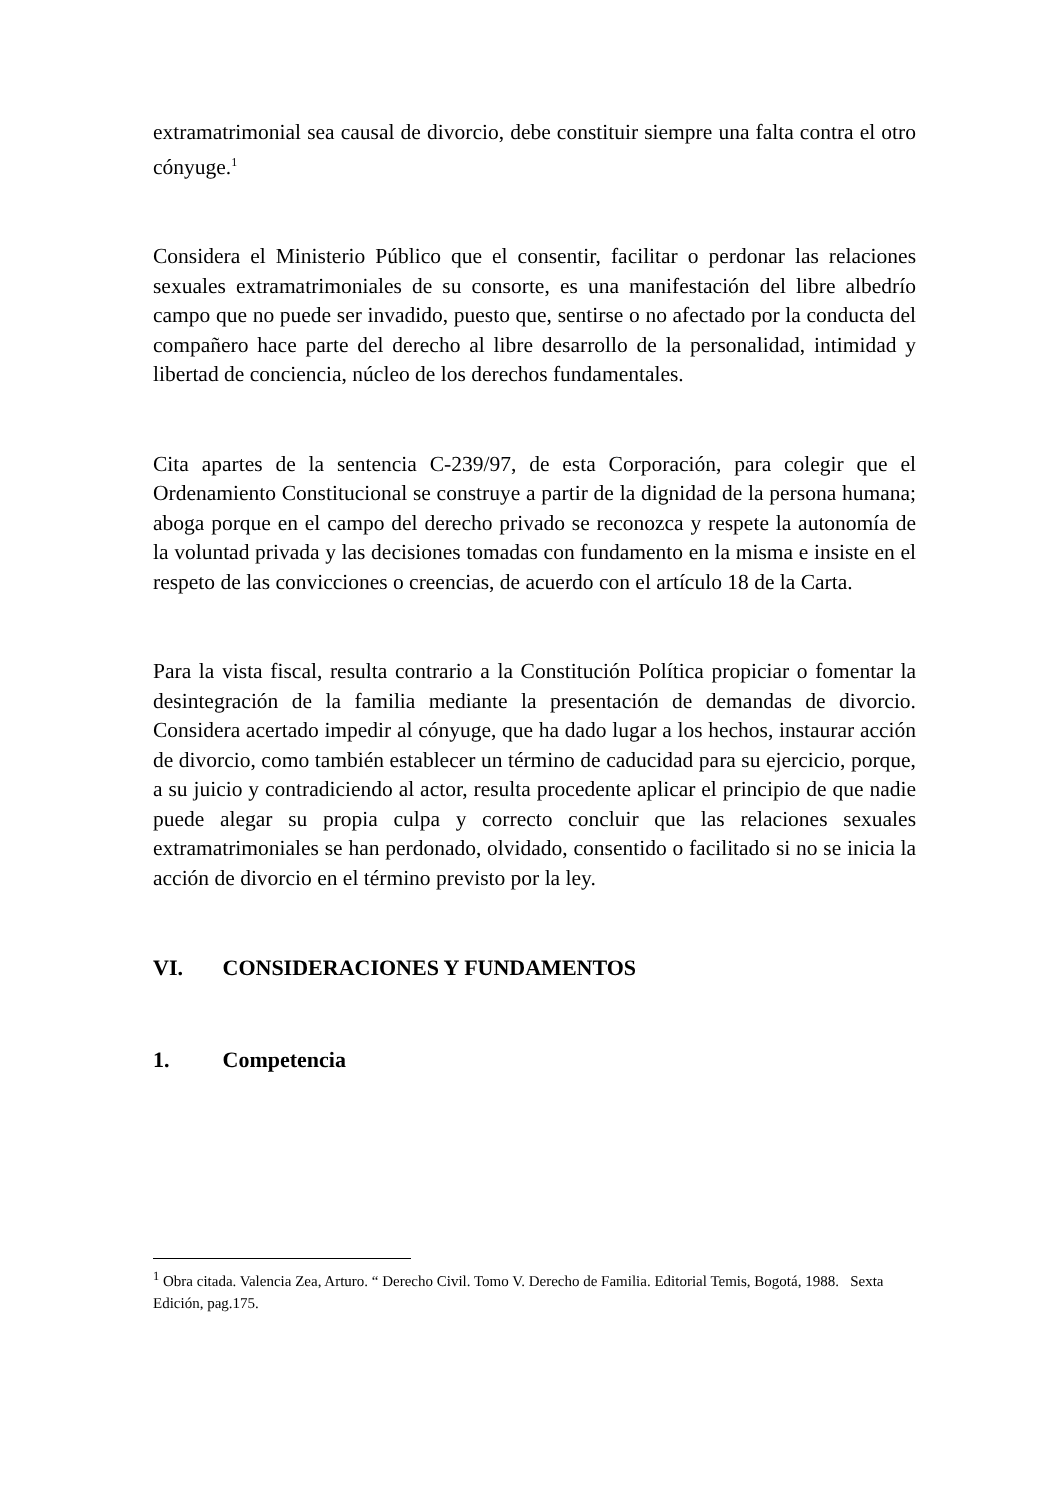extramatrimonial sea causal de divorcio, debe constituir siempre una falta contra el otro cónyuge.<sup>1</sup>
Considera el Ministerio Público que el consentir, facilitar o perdonar las relaciones sexuales extramatrimoniales de su consorte, es una manifestación del libre albedrío campo que no puede ser invadido, puesto que, sentirse o no afectado por la conducta del compañero hace parte del derecho al libre desarrollo de la personalidad, intimidad y libertad de conciencia, núcleo de los derechos fundamentales.
Cita apartes de la sentencia C-239/97, de esta Corporación, para colegir que el Ordenamiento Constitucional se construye a partir de la dignidad de la persona humana; aboga porque en el campo del derecho privado se reconozca y respete la autonomía de la voluntad privada y las decisiones tomadas con fundamento en la misma e insiste en el respeto de las convicciones o creencias, de acuerdo con el artículo 18 de la Carta.
Para la vista fiscal, resulta contrario a la Constitución Política propiciar o fomentar la desintegración de la familia mediante la presentación de demandas de divorcio. Considera acertado impedir al cónyuge, que ha dado lugar a los hechos, instaurar acción de divorcio, como también establecer un término de caducidad para su ejercicio, porque, a su juicio y contradiciendo al actor, resulta procedente aplicar el principio de que nadie puede alegar su propia culpa y correcto concluir que las relaciones sexuales extramatrimoniales se han perdonado, olvidado, consentido o facilitado si no se inicia la acción de divorcio en el término previsto por la ley.
VI. CONSIDERACIONES Y FUNDAMENTOS
1. Competencia
<sup>1</sup> Obra citada. Valencia Zea, Arturo. “ Derecho Civil. Tomo V. Derecho de Familia. Editorial Temis, Bogotá, 1988. Sexta Edición, pag.175.